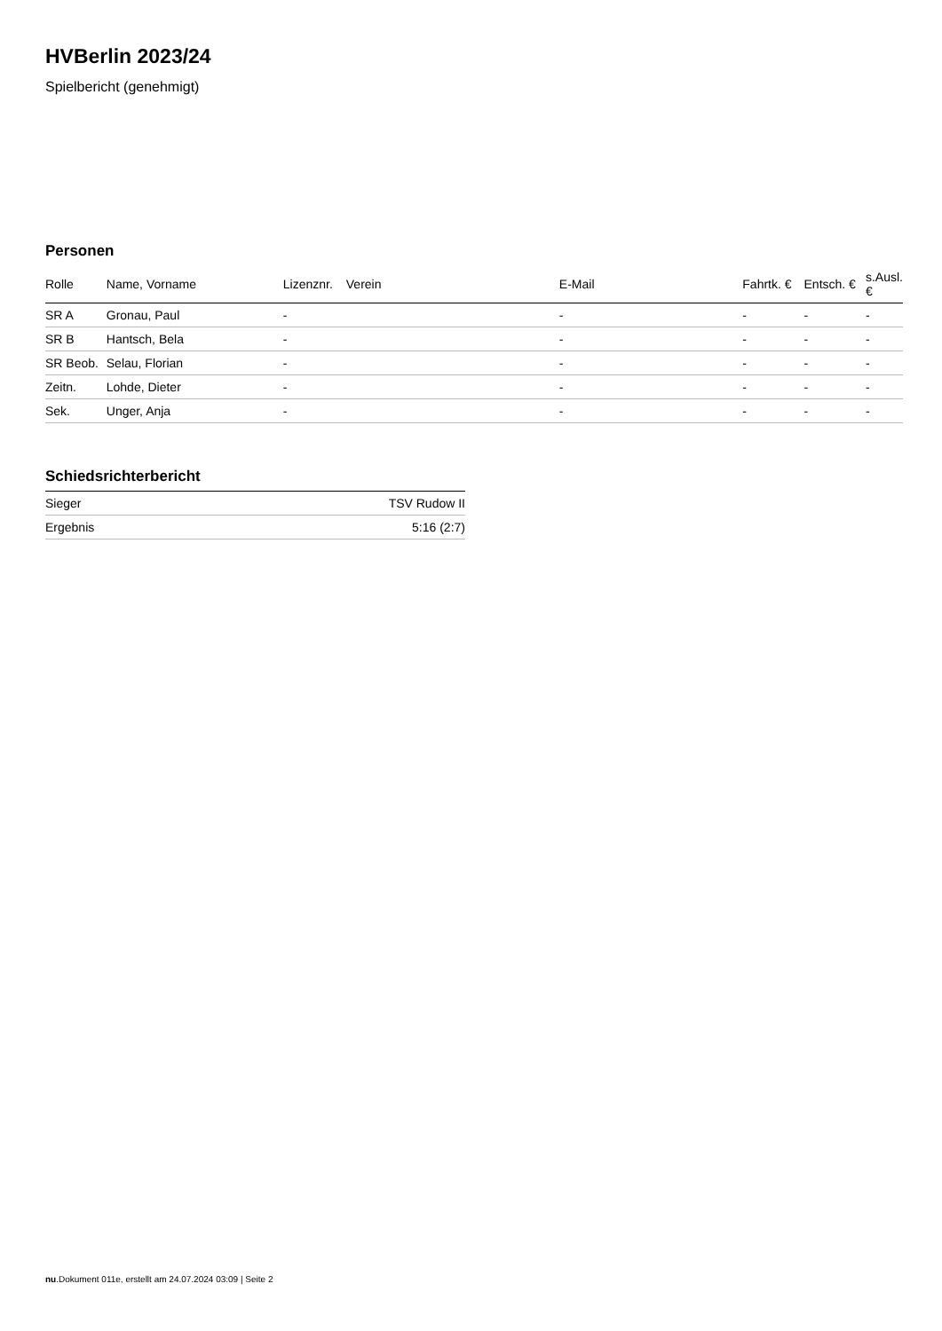HVBerlin 2023/24
Spielbericht (genehmigt)
Personen
| Rolle | Name, Vorname | Lizenznr. | Verein | E-Mail | Fahrtk. € | Entsch. € | s.Ausl. € |
| --- | --- | --- | --- | --- | --- | --- | --- |
| SR A | Gronau, Paul | - | | - | - | - | - |
| SR B | Hantsch, Bela | - | | - | - | - | - |
| SR Beob. | Selau, Florian | - | | - | - | - | - |
| Zeitn. | Lohde, Dieter | - | | - | - | - | - |
| Sek. | Unger, Anja | - | | - | - | - | - |
Schiedsrichterbericht
| Sieger | TSV Rudow II |
| Ergebnis | 5:16 (2:7) |
nu.Dokument 011e, erstellt am 24.07.2024 03:09 | Seite 2